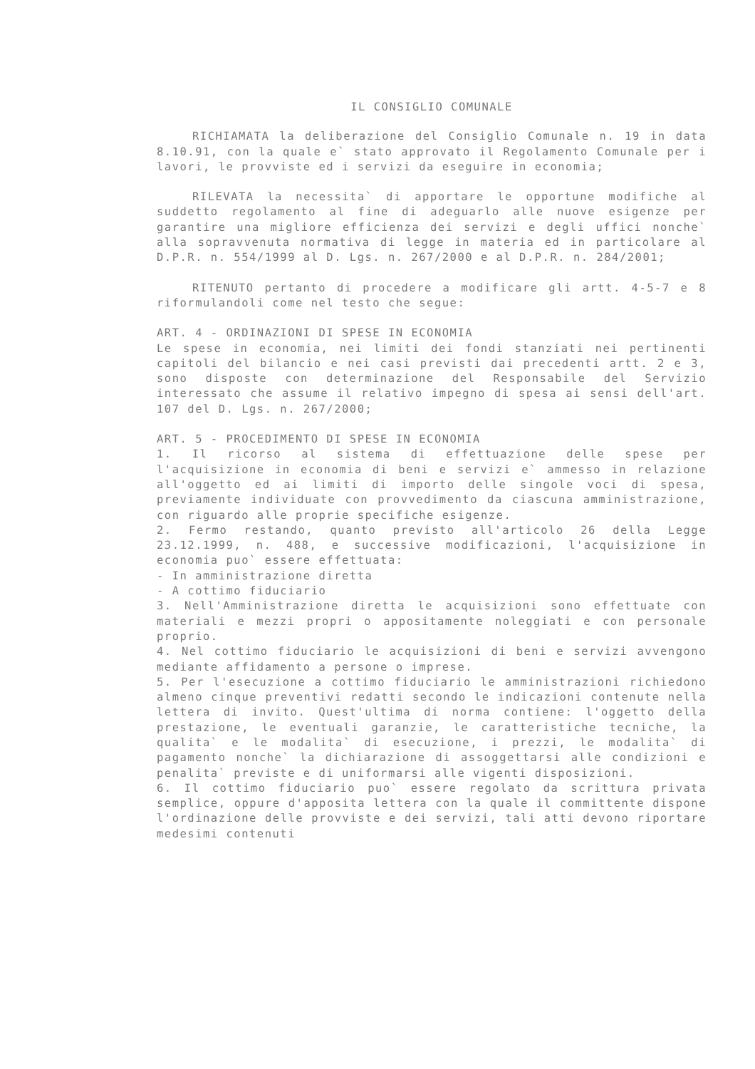IL CONSIGLIO COMUNALE
RICHIAMATA la deliberazione del Consiglio Comunale n. 19 in data 8.10.91, con la quale e` stato approvato il Regolamento Comunale per i lavori, le provviste ed i servizi da eseguire in economia;
RILEVATA la necessita` di apportare le opportune modifiche al suddetto regolamento al fine di adeguarlo alle nuove esigenze per garantire una migliore efficienza dei servizi e degli uffici nonche` alla sopravvenuta normativa di legge in materia ed in particolare al D.P.R. n. 554/1999 al D. Lgs. n. 267/2000 e al D.P.R. n. 284/2001;
RITENUTO pertanto di procedere a modificare gli artt. 4-5-7 e 8 riformulandoli come nel testo che segue:
ART. 4 - ORDINAZIONI DI SPESE IN ECONOMIA
Le spese in economia, nei limiti dei fondi stanziati nei pertinenti capitoli del bilancio e nei casi previsti dai precedenti artt. 2 e 3, sono disposte con determinazione del Responsabile del Servizio interessato che assume il relativo impegno di spesa ai sensi dell'art. 107 del D. Lgs. n. 267/2000;
ART. 5 - PROCEDIMENTO DI SPESE IN ECONOMIA
1. Il ricorso al sistema di effettuazione delle spese per l'acquisizione in economia di beni e servizi e` ammesso in relazione all'oggetto ed ai limiti di importo delle singole voci di spesa, previamente individuate con provvedimento da ciascuna amministrazione, con riguardo alle proprie specifiche esigenze.
2. Fermo restando, quanto previsto all'articolo 26 della Legge 23.12.1999, n. 488, e successive modificazioni, l'acquisizione in economia puo` essere effettuata:
- In amministrazione diretta
- A cottimo fiduciario
3. Nell'Amministrazione diretta le acquisizioni sono effettuate con materiali e mezzi propri o appositamente noleggiati e con personale proprio.
4. Nel cottimo fiduciario le acquisizioni di beni e servizi avvengono mediante affidamento a persone o imprese.
5. Per l'esecuzione a cottimo fiduciario le amministrazioni richiedono almeno cinque preventivi redatti secondo le indicazioni contenute nella lettera di invito. Quest'ultima di norma contiene: l'oggetto della prestazione, le eventuali garanzie, le caratteristiche tecniche, la qualita` e le modalita` di esecuzione, i prezzi, le modalita` di pagamento nonche` la dichiarazione di assoggettarsi alle condizioni e penalita` previste e di uniformarsi alle vigenti disposizioni.
6. Il cottimo fiduciario puo` essere regolato da scrittura privata semplice, oppure d'apposita lettera con la quale il committente dispone l'ordinazione delle provviste e dei servizi, tali atti devono riportare medesimi contenuti